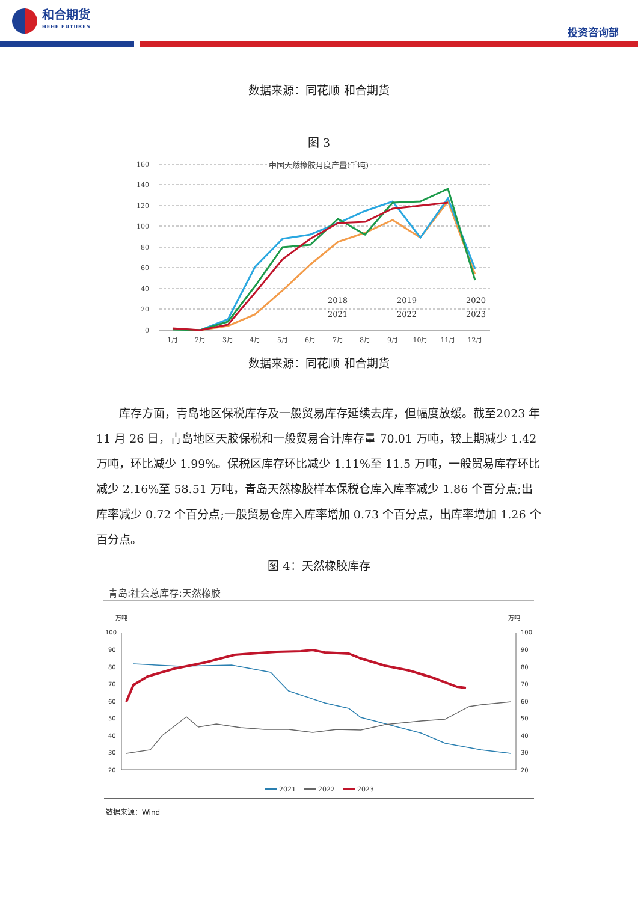和合期货
HEHE FUTURES
投资咨询部
数据来源：同花顺 和合期货
图 3
中国天然橡胶月度产量(千吨)
160
140
120
100
80
60
40
20
0
1月
2月
3月
4月
5月
6月
7月
8月
9月
10月
11月
12月
2018
2019
2020
2021
2022
2023
数据来源：同花顺 和合期货
库存方面，青岛地区保税库存及一般贸易库存延续去库，但幅度放缓。截至2023 年 11 月 26 日，青岛地区天胶保税和一般贸易合计库存量 70.01 万吨，较上期减少 1.42 万吨，环比减少 1.99%。保税区库存环比减少 1.11%至 11.5 万吨，一般贸易库存环比减少 2.16%至 58.51 万吨，青岛天然橡胶样本保税仓库入库率减少 1.86 个百分点;出库率减少 0.72 个百分点;一般贸易仓库入库率增加 0.73 个百分点，出库率增加 1.26 个百分点。
图 4：天然橡胶库存
青岛:社会总库存:天然橡胶
万吨
万吨
100
90
80
70
60
50
40
30
20
100
90
80
70
60
50
40
30
20
2021
2022
2023
数据来源：Wind